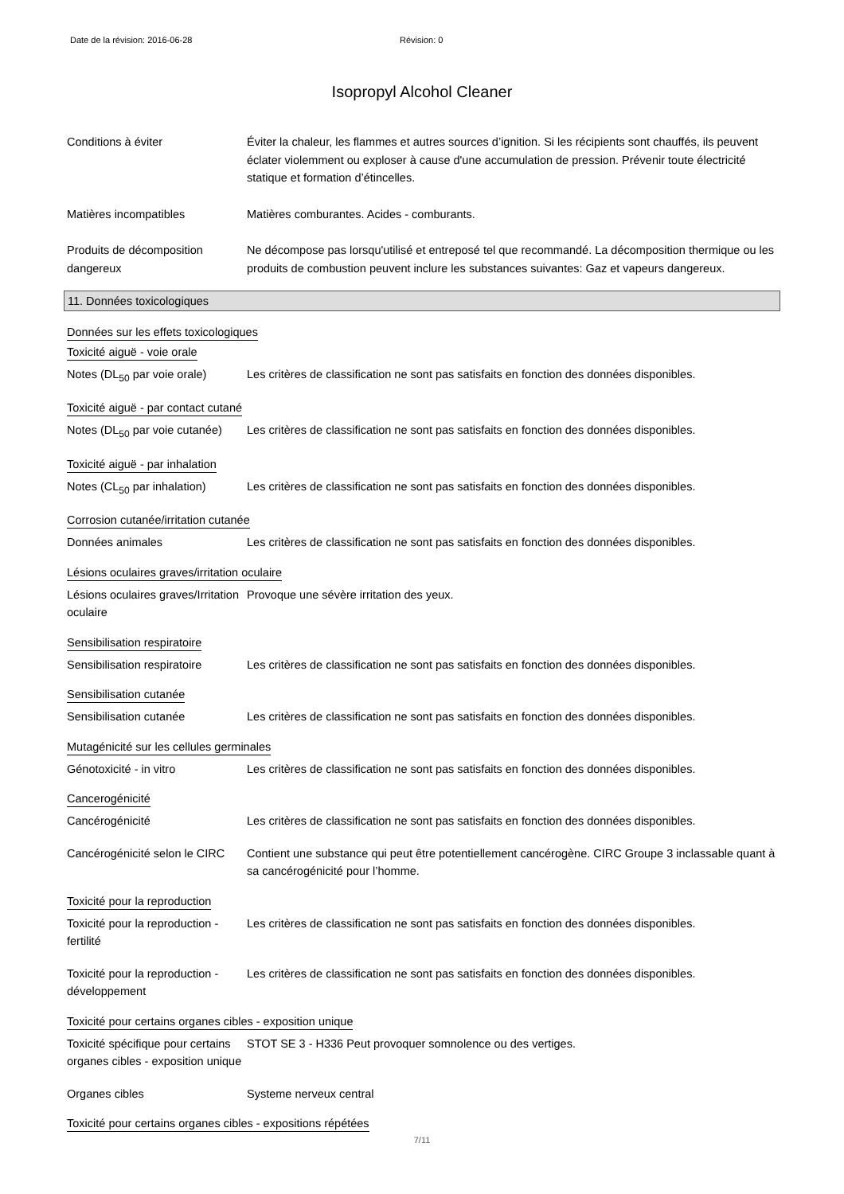Date de la révision: 2016-06-28 Révision: 0
Isopropyl Alcohol Cleaner
Conditions à éviter Éviter la chaleur, les flammes et autres sources d’ignition. Si les récipients sont chauffés, ils peuvent éclater violemment ou exploser à cause d'une accumulation de pression. Prévenir toute électricité statique et formation d’étincelles.
Matières incompatibles Matières comburantes. Acides - comburants.
Produits de décomposition dangereux
Ne décompose pas lorsqu'utilisé et entreposé tel que recommandé. La décomposition thermique ou les produits de combustion peuvent inclure les substances suivantes: Gaz et vapeurs dangereux.
11. Données toxicologiques
Données sur les effets toxicologiques
Toxicité aiguë - voie orale
Notes (DL<sub>50</sub> par voie orale)
Les critères de classification ne sont pas satisfaits en fonction des données disponibles.
Toxicité aiguë - par contact cutané
Notes (DL<sub>50</sub> par voie cutanée)
Les critères de classification ne sont pas satisfaits en fonction des données disponibles.
Toxicité aiguë - par inhalation
Notes (CL<sub>50</sub> par inhalation)
Les critères de classification ne sont pas satisfaits en fonction des données disponibles.
Corrosion cutanée/irritation cutanée
Données animales Les critères de classification ne sont pas satisfaits en fonction des données disponibles.
Lésions oculaires graves/irritation oculaire
Lésions oculaires graves/Irritation oculaire
Provoque une sévère irritation des yeux.
Sensibilisation respiratoire
Sensibilisation respiratoire
Les critères de classification ne sont pas satisfaits en fonction des données disponibles.
Sensibilisation cutanée
Sensibilisation cutanée Les critères de classification ne sont pas satisfaits en fonction des données disponibles.
Mutagénicité sur les cellules germinales
Génotoxicité - in vitro Les critères de classification ne sont pas satisfaits en fonction des données disponibles.
Cancerogénicité
Cancérogénicité Les critères de classification ne sont pas satisfaits en fonction des données disponibles.
Cancérogénicité selon le CIRC
Contient une substance qui peut être potentiellement cancérogène. CIRC Groupe 3 inclassable quant à sa cancérogénicité pour l’homme.
Toxicité pour la reproduction
Toxicité pour la reproduction - fertilité
Les critères de classification ne sont pas satisfaits en fonction des données disponibles.
Toxicité pour la reproduction - développement
Les critères de classification ne sont pas satisfaits en fonction des données disponibles.
Toxicité pour certains organes cibles - exposition unique
Toxicité spécifique pour certains organes cibles - exposition unique
STOT SE 3 - H336 Peut provoquer somnolence ou des vertiges.
Organes cibles Systeme nerveux central
Toxicité pour certains organes cibles - expositions répétées
7/11